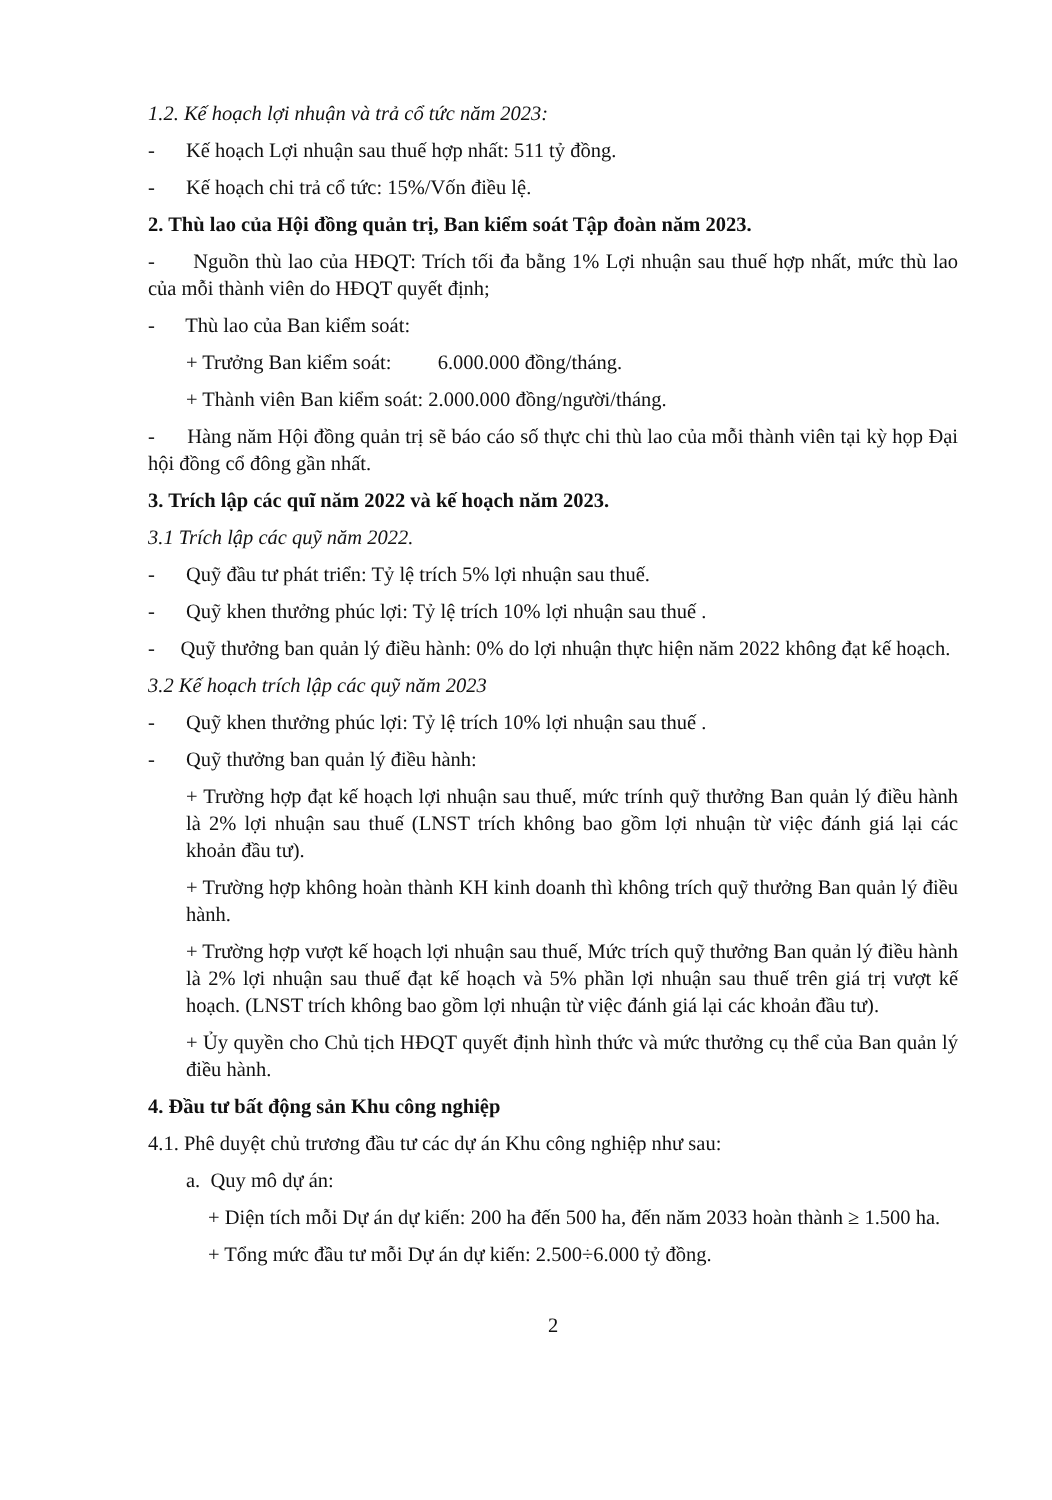1.2. Kế hoạch lợi nhuận và trả cổ tức năm 2023:
- Kế hoạch Lợi nhuận sau thuế hợp nhất: 511 tỷ đồng.
- Kế hoạch chi trả cổ tức: 15%/Vốn điều lệ.
2. Thù lao của Hội đồng quản trị, Ban kiểm soát Tập đoàn năm 2023.
- Nguồn thù lao của HĐQT: Trích tối đa bằng 1% Lợi nhuận sau thuế hợp nhất, mức thù lao của mỗi thành viên do HĐQT quyết định;
- Thù lao của Ban kiểm soát:
+ Trưởng Ban kiểm soát: 6.000.000 đồng/tháng.
+ Thành viên Ban kiểm soát: 2.000.000 đồng/người/tháng.
- Hàng năm Hội đồng quản trị sẽ báo cáo số thực chi thù lao của mỗi thành viên tại kỳ họp Đại hội đồng cổ đông gần nhất.
3. Trích lập các quĩ năm 2022 và kế hoạch năm 2023.
3.1 Trích lập các quỹ năm 2022.
- Quỹ đầu tư phát triển: Tỷ lệ trích 5% lợi nhuận sau thuế.
- Quỹ khen thưởng phúc lợi: Tỷ lệ trích 10% lợi nhuận sau thuế .
- Quỹ thưởng ban quản lý điều hành: 0% do lợi nhuận thực hiện năm 2022 không đạt kế hoạch.
3.2 Kế hoạch trích lập các quỹ năm 2023
- Quỹ khen thưởng phúc lợi: Tỷ lệ trích 10% lợi nhuận sau thuế .
- Quỹ thưởng ban quản lý điều hành:
+ Trường hợp đạt kế hoạch lợi nhuận sau thuế, mức trính quỹ thưởng Ban quản lý điều hành là 2% lợi nhuận sau thuế (LNST trích không bao gồm lợi nhuận từ việc đánh giá lại các khoản đầu tư).
+ Trường hợp không hoàn thành KH kinh doanh thì không trích quỹ thưởng Ban quản lý điều hành.
+ Trường hợp vượt kế hoạch lợi nhuận sau thuế, Mức trích quỹ thưởng Ban quản lý điều hành là 2% lợi nhuận sau thuế đạt kế hoạch và 5% phần lợi nhuận sau thuế trên giá trị vượt kế hoạch. (LNST trích không bao gồm lợi nhuận từ việc đánh giá lại các khoản đầu tư).
+ Ủy quyền cho Chủ tịch HĐQT quyết định hình thức và mức thưởng cụ thể của Ban quản lý điều hành.
4. Đầu tư bất động sản Khu công nghiệp
4.1. Phê duyệt chủ trương đầu tư các dự án Khu công nghiệp như sau:
a. Quy mô dự án:
+ Diện tích mỗi Dự án dự kiến: 200 ha đến 500 ha, đến năm 2033 hoàn thành ≥ 1.500 ha.
+ Tổng mức đầu tư mỗi Dự án dự kiến: 2.500÷6.000 tỷ đồng.
2